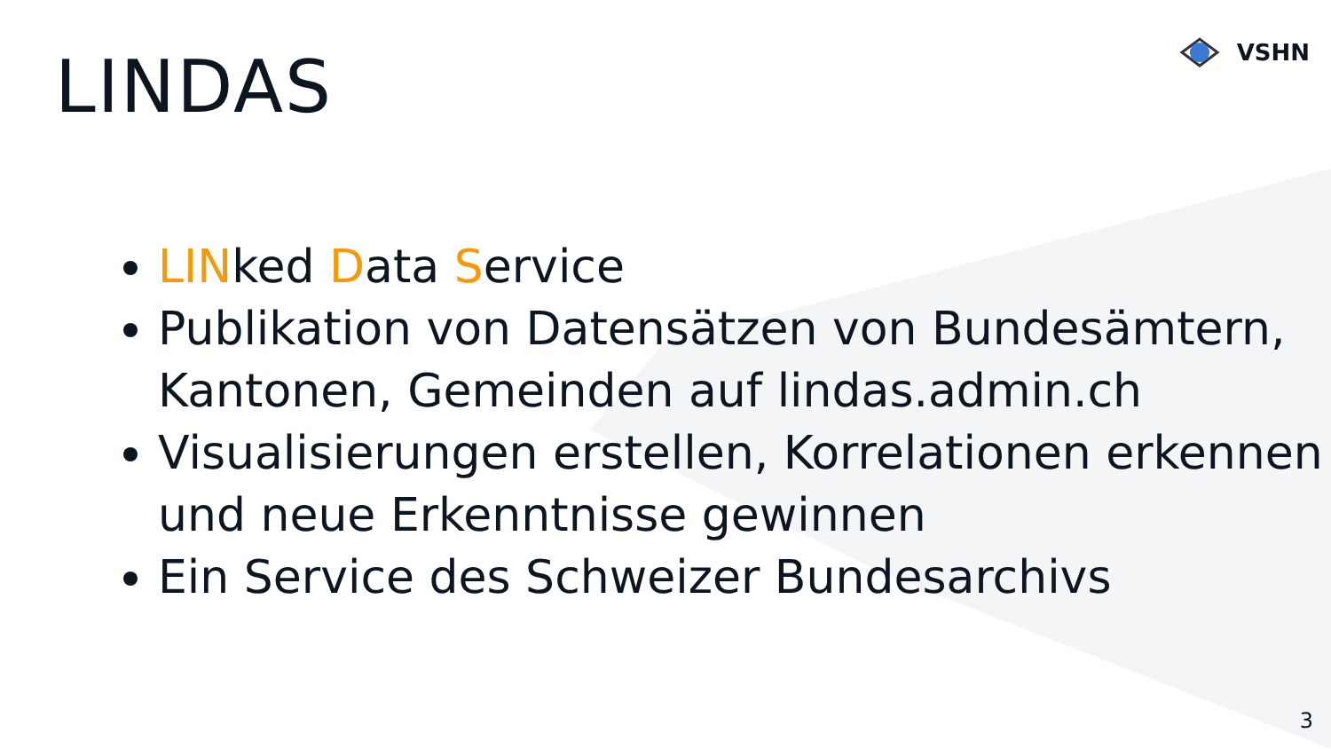VSHN
LINDAS
LINked Data Service
Publikation von Datensätzen von Bundesämtern, Kantonen, Gemeinden auf lindas.admin.ch
Visualisierungen erstellen, Korrelationen erkennen und neue Erkenntnisse gewinnen
Ein Service des Schweizer Bundesarchivs
3